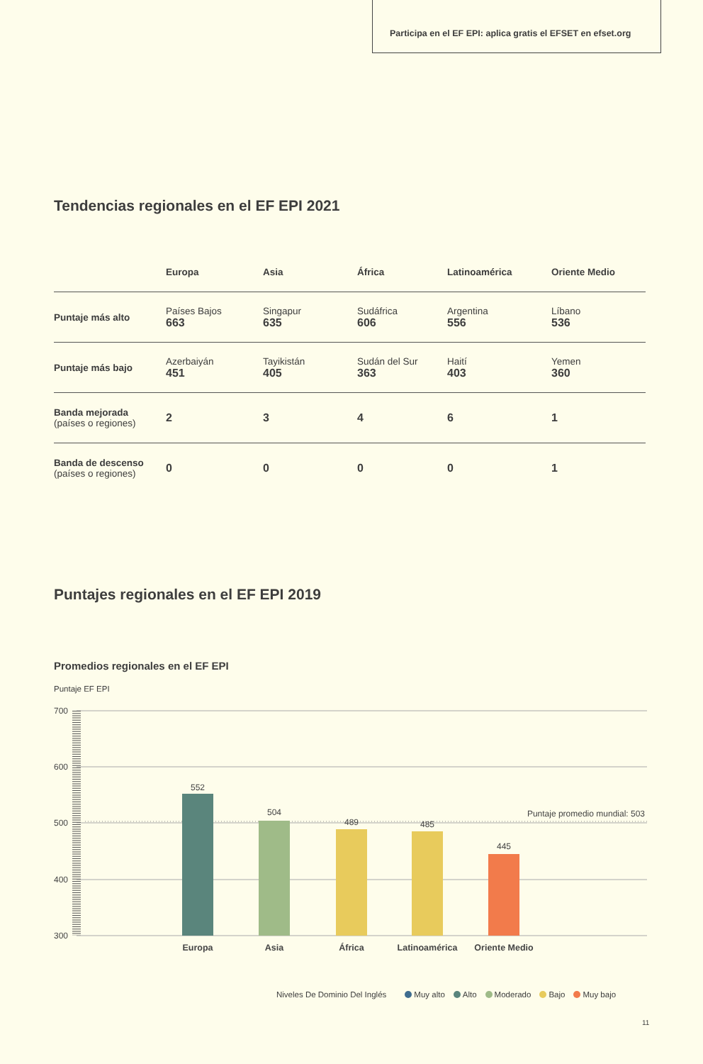Participa en el EF EPI: aplica gratis el EFSET en efset.org
Tendencias regionales en el EF EPI 2021
| | Europa | Asia | África | Latinoamérica | Oriente Medio |
| --- | --- | --- | --- | --- | --- |
| Puntaje más alto | Países Bajos 663 | Singapur 635 | Sudáfrica 606 | Argentina 556 | Líbano 536 |
| Puntaje más bajo | Azerbaiyán 451 | Tayikistán 405 | Sudán del Sur 363 | Haití 403 | Yemen 360 |
| Banda mejorada (países o regiones) | 2 | 3 | 4 | 6 | 1 |
| Banda de descenso (países o regiones) | 0 | 0 | 0 | 0 | 1 |
Puntajes regionales en el EF EPI 2019
Promedios regionales en el EF EPI
Puntaje EF EPI
700
600
500
400
300
552
504
489
485
445
Puntaje promedio mundial: 503
Europa
Asia
África
Latinoamérica
Oriente Medio
Niveles De Dominio Del Inglés Muy alto Alto Moderado Bajo Muy bajo
11